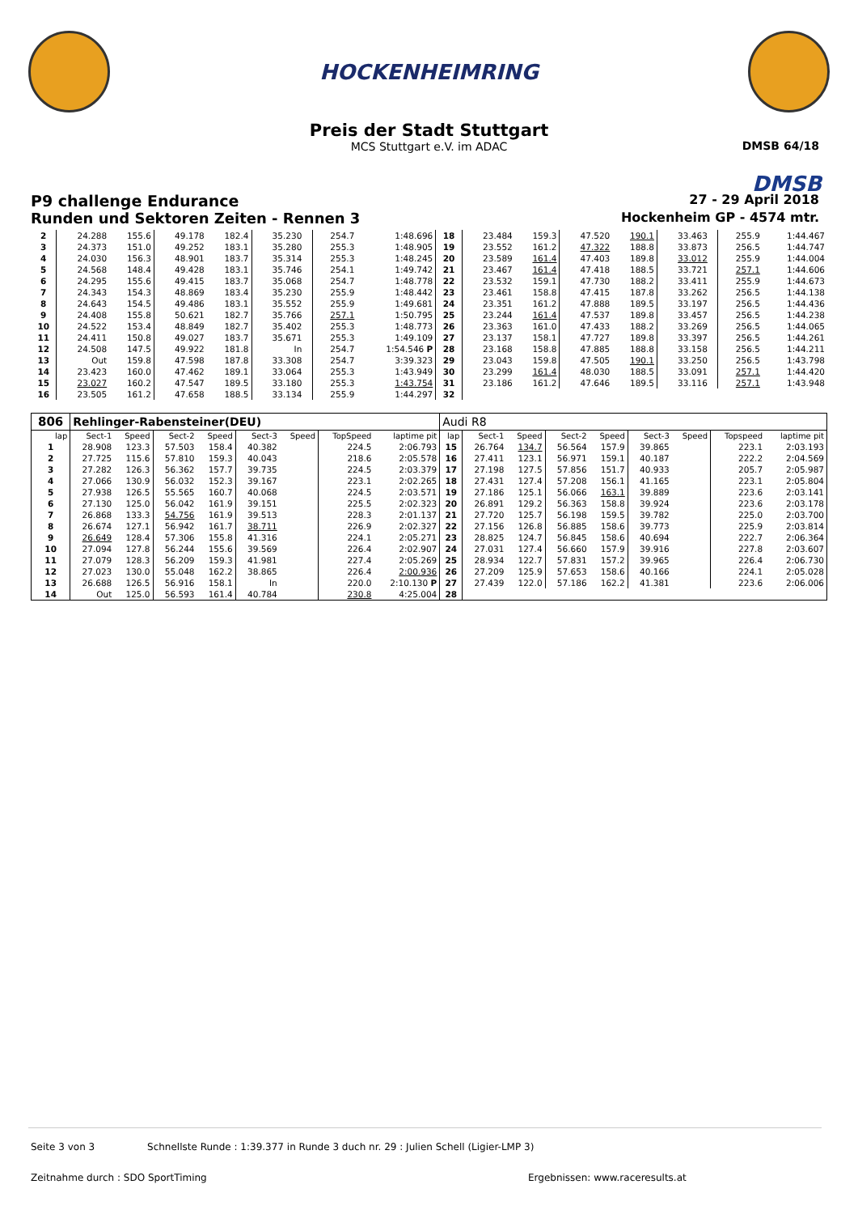HOCKENHEIMRING
Preis der Stadt Stuttgart
MCS Stuttgart e.V. im ADAC
DMSB 64/18
DMSB
P9 challenge Endurance 27 - 29 April 2018
Runden und Sektoren Zeiten - Rennen 3 Hockenheim GP - 4574 mtr.
| 2 | 24.288 | 155.6 | 49.178 | 182.4 | 35.230 | | 254.7 | 1:48.696 | 18 | 23.484 | 159.3 | 47.520 | 190.1 | 33.463 | | 255.9 | 1:44.467 |
| 3 | 24.373 | 151.0 | 49.252 | 183.1 | 35.280 | | 255.3 | 1:48.905 | 19 | 23.552 | 161.2 | 47.322 | 188.8 | 33.873 | | 256.5 | 1:44.747 |
| 4 | 24.030 | 156.3 | 48.901 | 183.7 | 35.314 | | 255.3 | 1:48.245 | 20 | 23.589 | 161.4 | 47.403 | 189.8 | 33.012 | | 255.9 | 1:44.004 |
| 5 | 24.568 | 148.4 | 49.428 | 183.1 | 35.746 | | 254.1 | 1:49.742 | 21 | 23.467 | 161.4 | 47.418 | 188.5 | 33.721 | | 257.1 | 1:44.606 |
| 6 | 24.295 | 155.6 | 49.415 | 183.7 | 35.068 | | 254.7 | 1:48.778 | 22 | 23.532 | 159.1 | 47.730 | 188.2 | 33.411 | | 255.9 | 1:44.673 |
| 7 | 24.343 | 154.3 | 48.869 | 183.4 | 35.230 | | 255.9 | 1:48.442 | 23 | 23.461 | 158.8 | 47.415 | 187.8 | 33.262 | | 256.5 | 1:44.138 |
| 8 | 24.643 | 154.5 | 49.486 | 183.1 | 35.552 | | 255.9 | 1:49.681 | 24 | 23.351 | 161.2 | 47.888 | 189.5 | 33.197 | | 256.5 | 1:44.436 |
| 9 | 24.408 | 155.8 | 50.621 | 182.7 | 35.766 | | 257.1 | 1:50.795 | 25 | 23.244 | 161.4 | 47.537 | 189.8 | 33.457 | | 256.5 | 1:44.238 |
| 10 | 24.522 | 153.4 | 48.849 | 182.7 | 35.402 | | 255.3 | 1:48.773 | 26 | 23.363 | 161.0 | 47.433 | 188.2 | 33.269 | | 256.5 | 1:44.065 |
| 11 | 24.411 | 150.8 | 49.027 | 183.7 | 35.671 | | 255.3 | 1:49.109 | 27 | 23.137 | 158.1 | 47.727 | 189.8 | 33.397 | | 256.5 | 1:44.261 |
| 12 | 24.508 | 147.5 | 49.922 | 181.8 | In | | 254.7 | 1:54.546 P | 28 | 23.168 | 158.8 | 47.885 | 188.8 | 33.158 | | 256.5 | 1:44.211 |
| 13 | Out | 159.8 | 47.598 | 187.8 | 33.308 | | 254.7 | 3:39.323 | 29 | 23.043 | 159.8 | 47.505 | 190.1 | 33.250 | | 256.5 | 1:43.798 |
| 14 | 23.423 | 160.0 | 47.462 | 189.1 | 33.064 | | 255.3 | 1:43.949 | 30 | 23.299 | 161.4 | 48.030 | 188.5 | 33.091 | | 257.1 | 1:44.420 |
| 15 | 23.027 | 160.2 | 47.547 | 189.5 | 33.180 | | 255.3 | 1:43.754 | 31 | 23.186 | 161.2 | 47.646 | 189.5 | 33.116 | | 257.1 | 1:43.948 |
| 16 | 23.505 | 161.2 | 47.658 | 188.5 | 33.134 | | 255.9 | 1:44.297 | 32 | | | | | | | | |
| 806 | Rehlinger-Rabensteiner(DEU) | | | | | | | | Audi R8 | | | | | | | | |
| lap | Sect-1 | Speed | Sect-2 | Speed | Sect-3 | Speed | TopSpeed | laptime pit | lap | Sect-1 | Speed | Sect-2 | Speed | Sect-3 | Speed | Topspeed | laptime pit |
| 1 | 28.908 | 123.3 | 57.503 | 158.4 | 40.382 | | 224.5 | 2:06.793 | 15 | 26.764 | 134.7 | 56.564 | 157.9 | 39.865 | | 223.1 | 2:03.193 |
| 2 | 27.725 | 115.6 | 57.810 | 159.3 | 40.043 | | 218.6 | 2:05.578 | 16 | 27.411 | 123.1 | 56.971 | 159.1 | 40.187 | | 222.2 | 2:04.569 |
| 3 | 27.282 | 126.3 | 56.362 | 157.7 | 39.735 | | 224.5 | 2:03.379 | 17 | 27.198 | 127.5 | 57.856 | 151.7 | 40.933 | | 205.7 | 2:05.987 |
| 4 | 27.066 | 130.9 | 56.032 | 152.3 | 39.167 | | 223.1 | 2:02.265 | 18 | 27.431 | 127.4 | 57.208 | 156.1 | 41.165 | | 223.1 | 2:05.804 |
| 5 | 27.938 | 126.5 | 55.565 | 160.7 | 40.068 | | 224.5 | 2:03.571 | 19 | 27.186 | 125.1 | 56.066 | 163.1 | 39.889 | | 223.6 | 2:03.141 |
| 6 | 27.130 | 125.0 | 56.042 | 161.9 | 39.151 | | 225.5 | 2:02.323 | 20 | 26.891 | 129.2 | 56.363 | 158.8 | 39.924 | | 223.6 | 2:03.178 |
| 7 | 26.868 | 133.3 | 54.756 | 161.9 | 39.513 | | 228.3 | 2:01.137 | 21 | 27.720 | 125.7 | 56.198 | 159.5 | 39.782 | | 225.0 | 2:03.700 |
| 8 | 26.674 | 127.1 | 56.942 | 161.7 | 38.711 | | 226.9 | 2:02.327 | 22 | 27.156 | 126.8 | 56.885 | 158.6 | 39.773 | | 225.9 | 2:03.814 |
| 9 | 26.649 | 128.4 | 57.306 | 155.8 | 41.316 | | 224.1 | 2:05.271 | 23 | 28.825 | 124.7 | 56.845 | 158.6 | 40.694 | | 222.7 | 2:06.364 |
| 10 | 27.094 | 127.8 | 56.244 | 155.6 | 39.569 | | 226.4 | 2:02.907 | 24 | 27.031 | 127.4 | 56.660 | 157.9 | 39.916 | | 227.8 | 2:03.607 |
| 11 | 27.079 | 128.3 | 56.209 | 159.3 | 41.981 | | 227.4 | 2:05.269 | 25 | 28.934 | 122.7 | 57.831 | 157.2 | 39.965 | | 226.4 | 2:06.730 |
| 12 | 27.023 | 130.0 | 55.048 | 162.2 | 38.865 | | 226.4 | 2:00.936 | 26 | 27.209 | 125.9 | 57.653 | 158.6 | 40.166 | | 224.1 | 2:05.028 |
| 13 | 26.688 | 126.5 | 56.916 | 158.1 | In | | 220.0 | 2:10.130 P | 27 | 27.439 | 122.0 | 57.186 | 162.2 | 41.381 | | 223.6 | 2:06.006 |
| 14 | Out | 125.0 | 56.593 | 161.4 | 40.784 | | 230.8 | 4:25.004 | 28 | | | | | | | | |
Seite 3 von 3 Schnellste Runde : 1:39.377 in Runde 3 duch nr. 29 : Julien Schell (Ligier-LMP 3)
Zeitnahme durch : SDO SportTiming
Ergebnissen: www.raceresults.at